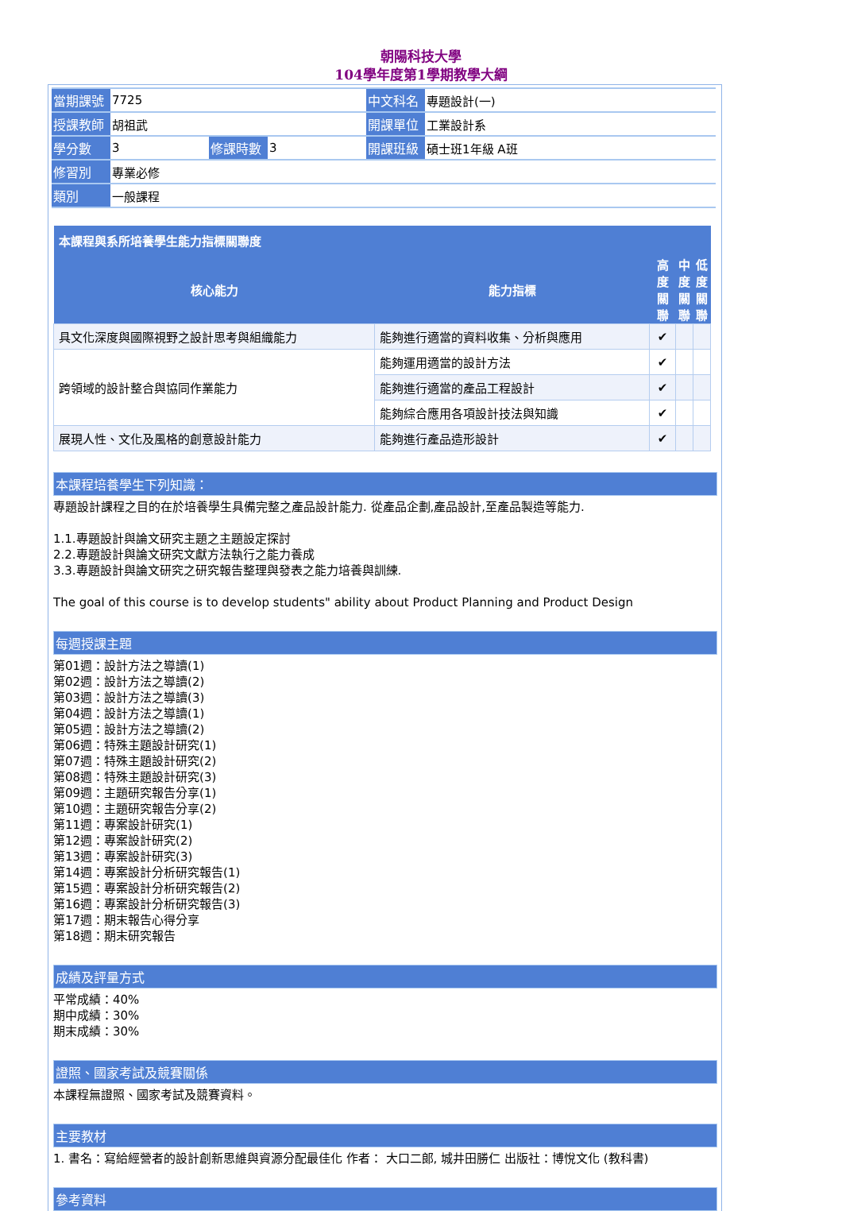朝陽科技大學
104學年度第1學期教學大綱
| 當期課號 | 7725 | | | 中文科名 | 專題設計(一) |
| 授課教師 | 胡祖武 | | | 開課單位 | 工業設計系 |
| 學分數 | 3 | 修課時數 | 3 | 開課班級 | 碩士班1年級 A班 |
| 修習別 | 專業必修 | | | | |
| 類別 | 一般課程 | | | | |
| 本課程與系所培養學生能力指標關聯度 | | | | |
| --- | --- | --- | --- | --- |
| 核心能力 | 能力指標 | 高 度 關 聯 | 中 度 關 聯 | 低 度 關 聯 |
| 具文化深度與國際視野之設計思考與組織能力 | 能夠進行適當的資料收集、分析與應用 | ✔ | | |
| 跨領域的設計整合與協同作業能力 | 能夠運用適當的設計方法 | ✔ | | |
| | 能夠進行適當的產品工程設計 | ✔ | | |
| | 能夠綜合應用各項設計技法與知識 | ✔ | | |
| 展現人性、文化及風格的創意設計能力 | 能夠進行產品造形設計 | ✔ | | |
本課程培養學生下列知識：
專題設計課程之目的在於培養學生具備完整之產品設計能力. 從產品企劃,產品設計,至產品製造等能力.
1.1.專題設計與論文研究主題之主題設定探討
2.2.專題設計與論文研究文獻方法執行之能力養成
3.3.專題設計與論文研究之研究報告整理與發表之能力培養與訓練.
The goal of this course is to develop students" ability about Product Planning and Product Design
每週授課主題
第01週：設計方法之導讀(1)
第02週：設計方法之導讀(2)
第03週：設計方法之導讀(3)
第04週：設計方法之導讀(1)
第05週：設計方法之導讀(2)
第06週：特殊主題設計研究(1)
第07週：特殊主題設計研究(2)
第08週：特殊主題設計研究(3)
第09週：主題研究報告分享(1)
第10週：主題研究報告分享(2)
第11週：專案設計研究(1)
第12週：專案設計研究(2)
第13週：專案設計研究(3)
第14週：專案設計分析研究報告(1)
第15週：專案設計分析研究報告(2)
第16週：專案設計分析研究報告(3)
第17週：期末報告心得分享
第18週：期末研究報告
成績及評量方式
平常成績：40%
期中成績：30%
期末成績：30%
證照、國家考試及競賽關係
本課程無證照、國家考試及競賽資料。
主要教材
1. 書名：寫給經營者的設計創新思維與資源分配最佳化 作者： 大口二郎, 城井田勝仁 出版社：博悅文化 (教科書)
參考資料